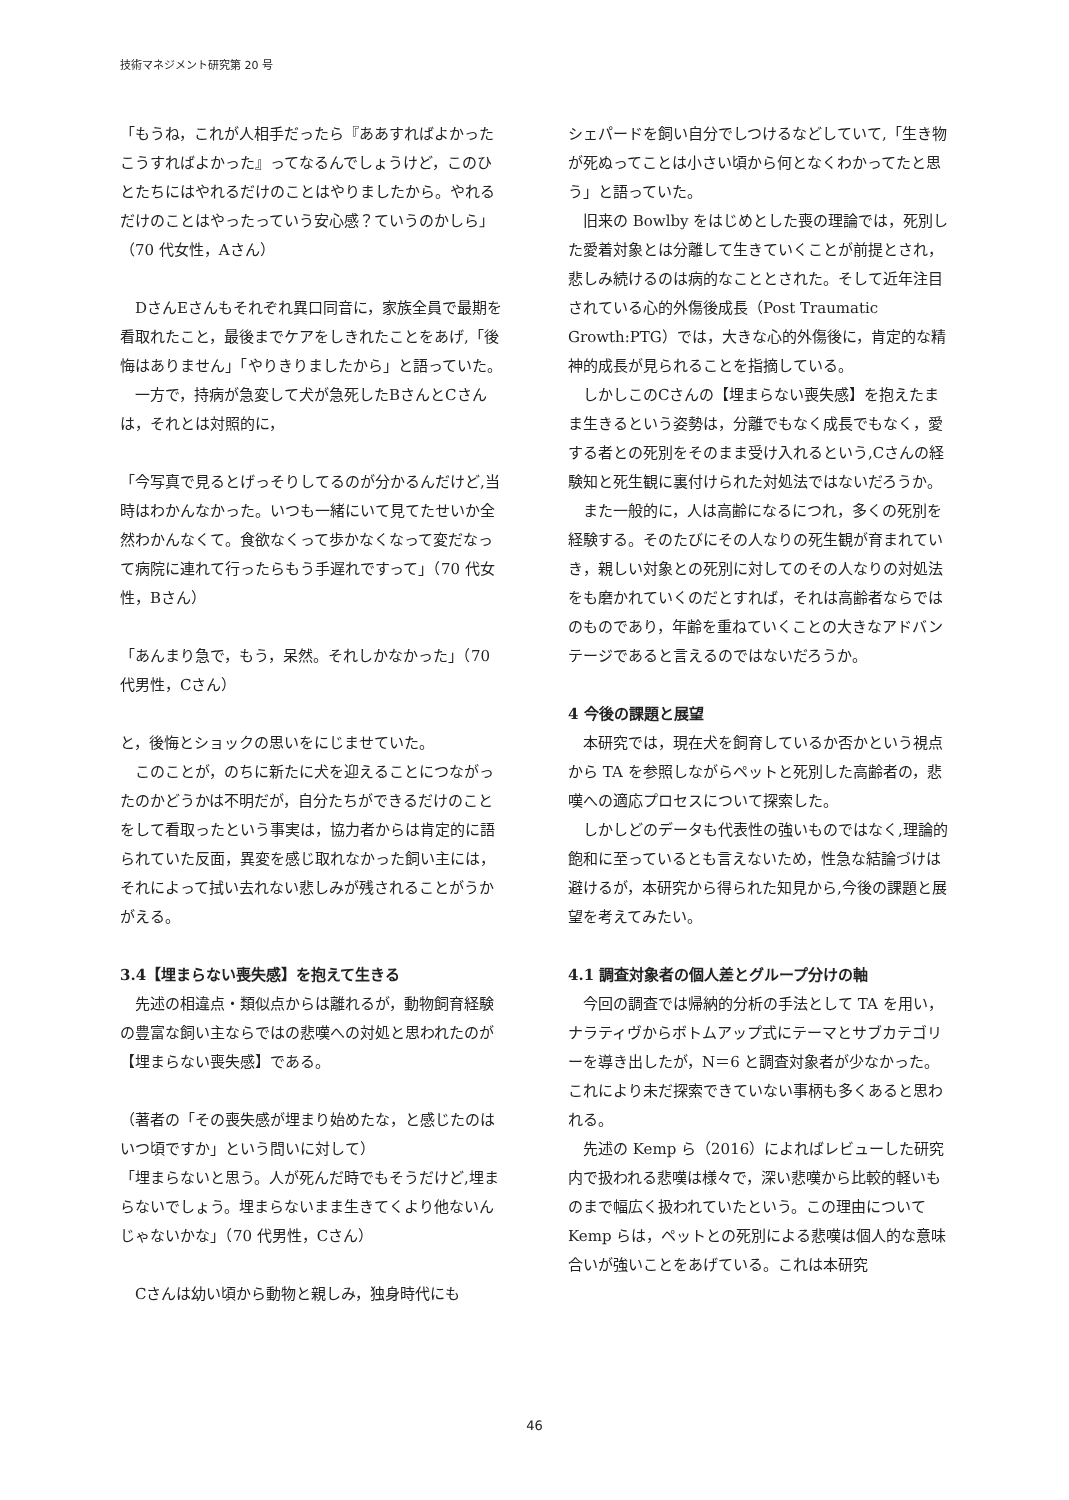技術マネジメント研究第 20 号
「もうね，これが人相手だったら『ああすればよかったこうすればよかった』ってなるんでしょうけど，このひとたちにはやれるだけのことはやりましたから。やれるだけのことはやったっていう安心感？ていうのかしら」（70 代女性，Aさん）
DさんEさんもそれぞれ異口同音に，家族全員で最期を看取れたこと，最後までケアをしきれたことをあげ,「後悔はありません」「やりきりましたから」と語っていた。
一方で，持病が急変して犬が急死したBさんとCさんは，それとは対照的に，
「今写真で見るとげっそりしてるのが分かるんだけど,当時はわかんなかった。いつも一緒にいて見てたせいか全然わかんなくて。食欲なくって歩かなくなって変だなって病院に連れて行ったらもう手遅れですって」（70 代女性，Bさん）
「あんまり急で，もう，呆然。それしかなかった」（70代男性，Cさん）
と，後悔とショックの思いをにじませていた。
このことが，のちに新たに犬を迎えることにつながったのかどうかは不明だが，自分たちができるだけのことをして看取ったという事実は，協力者からは肯定的に語られていた反面，異変を感じ取れなかった飼い主には，それによって拭い去れない悲しみが残されることがうかがえる。
3.4【埋まらない喪失感】を抱えて生きる
先述の相違点・類似点からは離れるが，動物飼育経験の豊富な飼い主ならではの悲嘆への対処と思われたのが【埋まらない喪失感】である。
（著者の「その喪失感が埋まり始めたな，と感じたのはいつ頃ですか」という問いに対して）
「埋まらないと思う。人が死んだ時でもそうだけど,埋まらないでしょう。埋まらないまま生きてくより他ないんじゃないかな」（70 代男性，Cさん）
Cさんは幼い頃から動物と親しみ，独身時代にも
シェパードを飼い自分でしつけるなどしていて,「生き物が死ぬってことは小さい頃から何となくわかってたと思う」と語っていた。
旧来の Bowlby をはじめとした喪の理論では，死別した愛着対象とは分離して生きていくことが前提とされ，悲しみ続けるのは病的なこととされた。そして近年注目されている心的外傷後成長（Post Traumatic Growth:PTG）では，大きな心的外傷後に，肯定的な精神的成長が見られることを指摘している。
しかしこのCさんの【埋まらない喪失感】を抱えたまま生きるという姿勢は，分離でもなく成長でもなく，愛する者との死別をそのまま受け入れるという,Cさんの経験知と死生観に裏付けられた対処法ではないだろうか。
また一般的に，人は高齢になるにつれ，多くの死別を経験する。そのたびにその人なりの死生観が育まれていき，親しい対象との死別に対してのその人なりの対処法をも磨かれていくのだとすれば，それは高齢者ならではのものであり，年齢を重ねていくことの大きなアドバンテージであると言えるのではないだろうか。
4 今後の課題と展望
本研究では，現在犬を飼育しているか否かという視点から TA を参照しながらペットと死別した高齢者の，悲嘆への適応プロセスについて探索した。
しかしどのデータも代表性の強いものではなく,理論的飽和に至っているとも言えないため，性急な結論づけは避けるが，本研究から得られた知見から,今後の課題と展望を考えてみたい。
4.1 調査対象者の個人差とグループ分けの軸
今回の調査では帰納的分析の手法として TA を用い，ナラティヴからボトムアップ式にテーマとサブカテゴリーを導き出したが，N＝6 と調査対象者が少なかった。これにより未だ探索できていない事柄も多くあると思われる。
先述の Kemp ら（2016）によればレビューした研究内で扱われる悲嘆は様々で，深い悲嘆から比較的軽いものまで幅広く扱われていたという。この理由について Kemp らは，ペットとの死別による悲嘆は個人的な意味合いが強いことをあげている。これは本研究
46